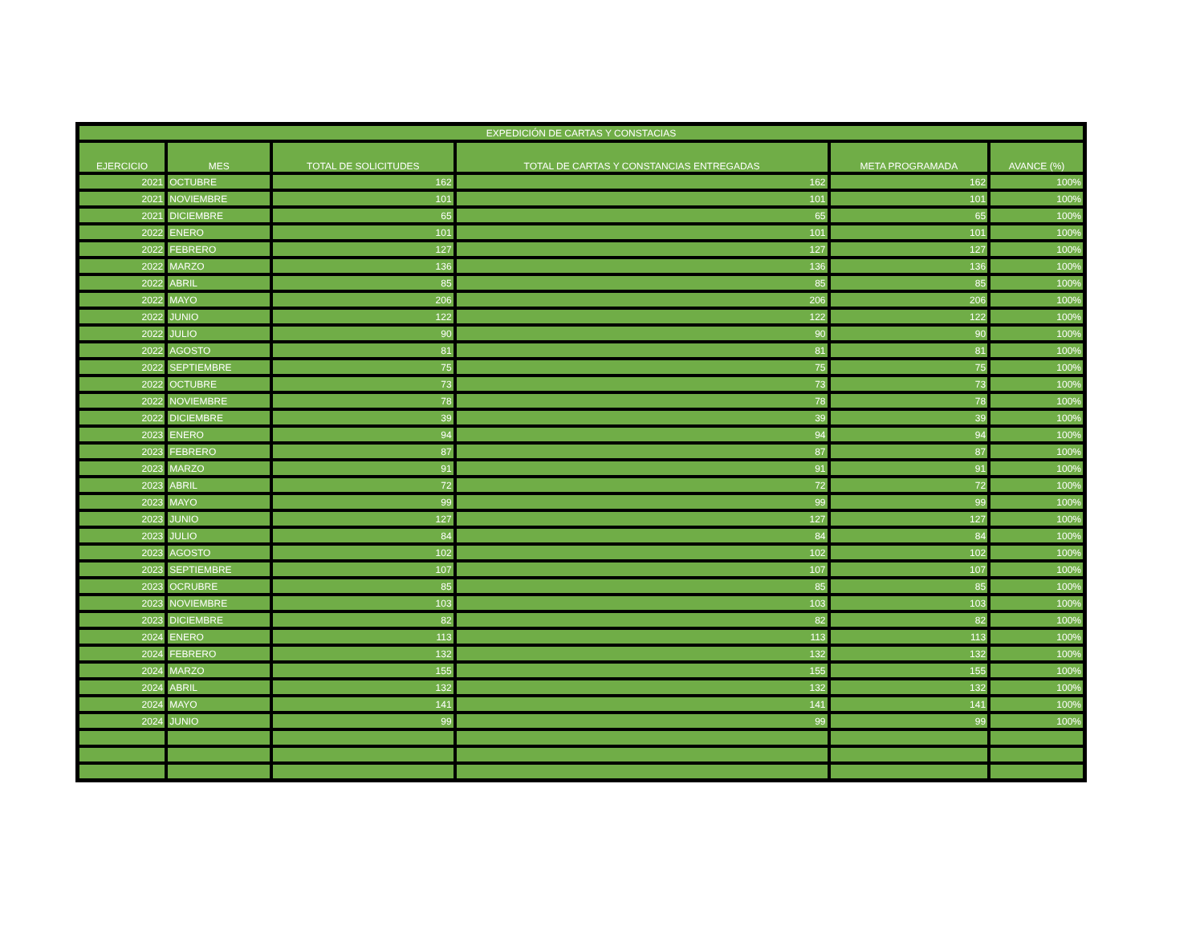| EXPEDICIÓN DE CARTAS Y CONSTACIAS | | | | | |
| --- | --- | --- | --- | --- | --- |
| EJERCICIO | MES | TOTAL DE SOLICITUDES | TOTAL DE CARTAS Y CONSTANCIAS ENTREGADAS | META PROGRAMADA | AVANCE (%) |
| 2021 | OCTUBRE | 162 | 162 | 162 | 100% |
| 2021 | NOVIEMBRE | 101 | 101 | 101 | 100% |
| 2021 | DICIEMBRE | 65 | 65 | 65 | 100% |
| 2022 | ENERO | 101 | 101 | 101 | 100% |
| 2022 | FEBRERO | 127 | 127 | 127 | 100% |
| 2022 | MARZO | 136 | 136 | 136 | 100% |
| 2022 | ABRIL | 85 | 85 | 85 | 100% |
| 2022 | MAYO | 206 | 206 | 206 | 100% |
| 2022 | JUNIO | 122 | 122 | 122 | 100% |
| 2022 | JULIO | 90 | 90 | 90 | 100% |
| 2022 | AGOSTO | 81 | 81 | 81 | 100% |
| 2022 | SEPTIEMBRE | 75 | 75 | 75 | 100% |
| 2022 | OCTUBRE | 73 | 73 | 73 | 100% |
| 2022 | NOVIEMBRE | 78 | 78 | 78 | 100% |
| 2022 | DICIEMBRE | 39 | 39 | 39 | 100% |
| 2023 | ENERO | 94 | 94 | 94 | 100% |
| 2023 | FEBRERO | 87 | 87 | 87 | 100% |
| 2023 | MARZO | 91 | 91 | 91 | 100% |
| 2023 | ABRIL | 72 | 72 | 72 | 100% |
| 2023 | MAYO | 99 | 99 | 99 | 100% |
| 2023 | JUNIO | 127 | 127 | 127 | 100% |
| 2023 | JULIO | 84 | 84 | 84 | 100% |
| 2023 | AGOSTO | 102 | 102 | 102 | 100% |
| 2023 | SEPTIEMBRE | 107 | 107 | 107 | 100% |
| 2023 | OCRUBRE | 85 | 85 | 85 | 100% |
| 2023 | NOVIEMBRE | 103 | 103 | 103 | 100% |
| 2023 | DICIEMBRE | 82 | 82 | 82 | 100% |
| 2024 | ENERO | 113 | 113 | 113 | 100% |
| 2024 | FEBRERO | 132 | 132 | 132 | 100% |
| 2024 | MARZO | 155 | 155 | 155 | 100% |
| 2024 | ABRIL | 132 | 132 | 132 | 100% |
| 2024 | MAYO | 141 | 141 | 141 | 100% |
| 2024 | JUNIO | 99 | 99 | 99 | 100% |